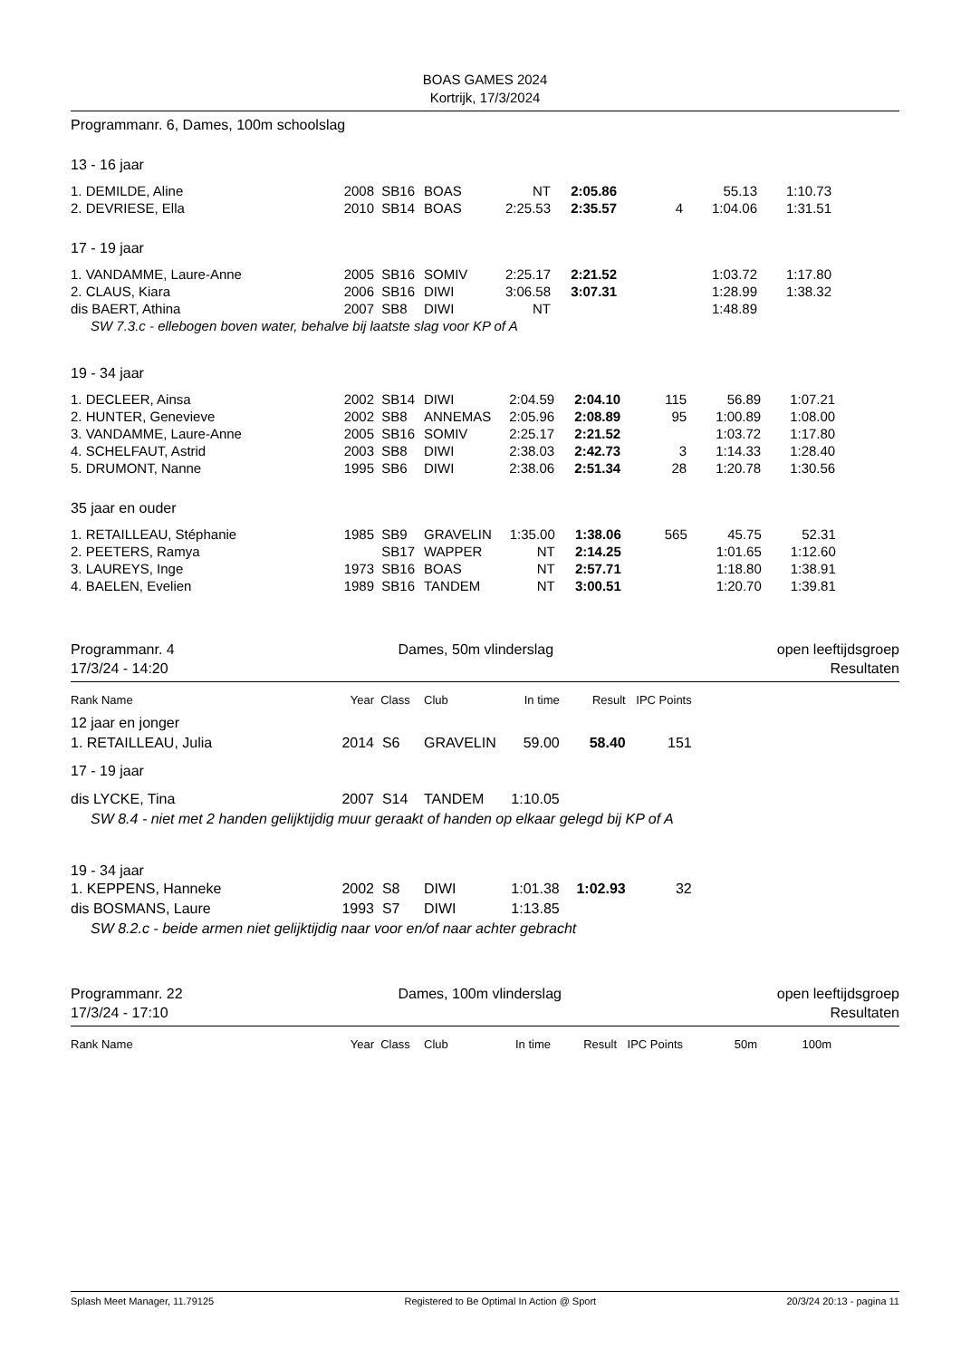BOAS GAMES 2024
Kortrijk, 17/3/2024
Programmanr. 6, Dames, 100m schoolslag
13 - 16 jaar
| 1. DEMILDE, Aline | 2008 | SB16 | BOAS | NT | 2:05.86 | | 55.13 | 1:10.73 | |
| 2. DEVRIESE, Ella | 2010 | SB14 | BOAS | 2:25.53 | 2:35.57 | 4 | 1:04.06 | 1:31.51 | |
17 - 19 jaar
| 1. VANDAMME, Laure-Anne | 2005 | SB16 | SOMIV | 2:25.17 | 2:21.52 | | 1:03.72 | 1:17.80 | |
| 2. CLAUS, Kiara | 2006 | SB16 | DIWI | 3:06.58 | 3:07.31 | | 1:28.99 | 1:38.32 | |
| dis BAERT, Athina | 2007 | SB8 | DIWI | NT | | | 1:48.89 | | |
| SW 7.3.c - ellebogen boven water, behalve bij laatste slag voor KP of A | | | | | | | | | |
19 - 34 jaar
| 1. DECLEER, Ainsa | 2002 | SB14 | DIWI | 2:04.59 | 2:04.10 | 115 | 56.89 | 1:07.21 | |
| 2. HUNTER, Genevieve | 2002 | SB8 | ANNEMAS | 2:05.96 | 2:08.89 | 95 | 1:00.89 | 1:08.00 | |
| 3. VANDAMME, Laure-Anne | 2005 | SB16 | SOMIV | 2:25.17 | 2:21.52 | | 1:03.72 | 1:17.80 | |
| 4. SCHELFAUT, Astrid | 2003 | SB8 | DIWI | 2:38.03 | 2:42.73 | 3 | 1:14.33 | 1:28.40 | |
| 5. DRUMONT, Nanne | 1995 | SB6 | DIWI | 2:38.06 | 2:51.34 | 28 | 1:20.78 | 1:30.56 | |
35 jaar en ouder
| 1. RETAILLEAU, Stéphanie | 1985 | SB9 | GRAVELIN | 1:35.00 | 1:38.06 | 565 | 45.75 | 52.31 | |
| 2. PEETERS, Ramya | | SB17 | WAPPER | NT | 2:14.25 | | 1:01.65 | 1:12.60 | |
| 3. LAUREYS, Inge | 1973 | SB16 | BOAS | NT | 2:57.71 | | 1:18.80 | 1:38.91 | |
| 4. BAELEN, Evelien | 1989 | SB16 | TANDEM | NT | 3:00.51 | | 1:20.70 | 1:39.81 | |
Programmanr. 4
17/3/24 - 14:20
Dames, 50m vlinderslag open leeftijdsgroep
Resultaten
| Rank Name | Year | Class | Club | In time | Result | IPC Points | |
| --- | --- | --- | --- | --- | --- | --- | --- |
| 12 jaar en jonger | | | | | | | |
| 1. RETAILLEAU, Julia | 2014 | S6 | GRAVELIN | 59.00 | 58.40 | 151 | |
| 17 - 19 jaar | | | | | | | |
| dis LYCKE, Tina | 2007 | S14 | TANDEM | 1:10.05 | | | |
| SW 8.4 - niet met 2 handen gelijktijdig muur geraakt of handen op elkaar gelegd bij KP of A | | | | | | | |
| 19 - 34 jaar | | | | | | | |
| 1. KEPPENS, Hanneke | 2002 | S8 | DIWI | 1:01.38 | 1:02.93 | 32 | |
| dis BOSMANS, Laure | 1993 | S7 | DIWI | 1:13.85 | | | |
| SW 8.2.c - beide armen niet gelijktijdig naar voor en/of naar achter gebracht | | | | | | | |
Programmanr. 22
17/3/24 - 17:10
Dames, 100m vlinderslag open leeftijdsgroep
Resultaten
| Rank Name | Year | Class | Club | In time | Result | IPC Points | 50m | 100m | |
| --- | --- | --- | --- | --- | --- | --- | --- | --- | --- |
Splash Meet Manager, 11.79125 Registered to Be Optimal In Action @ Sport 20/3/24 20:13 - pagina 11